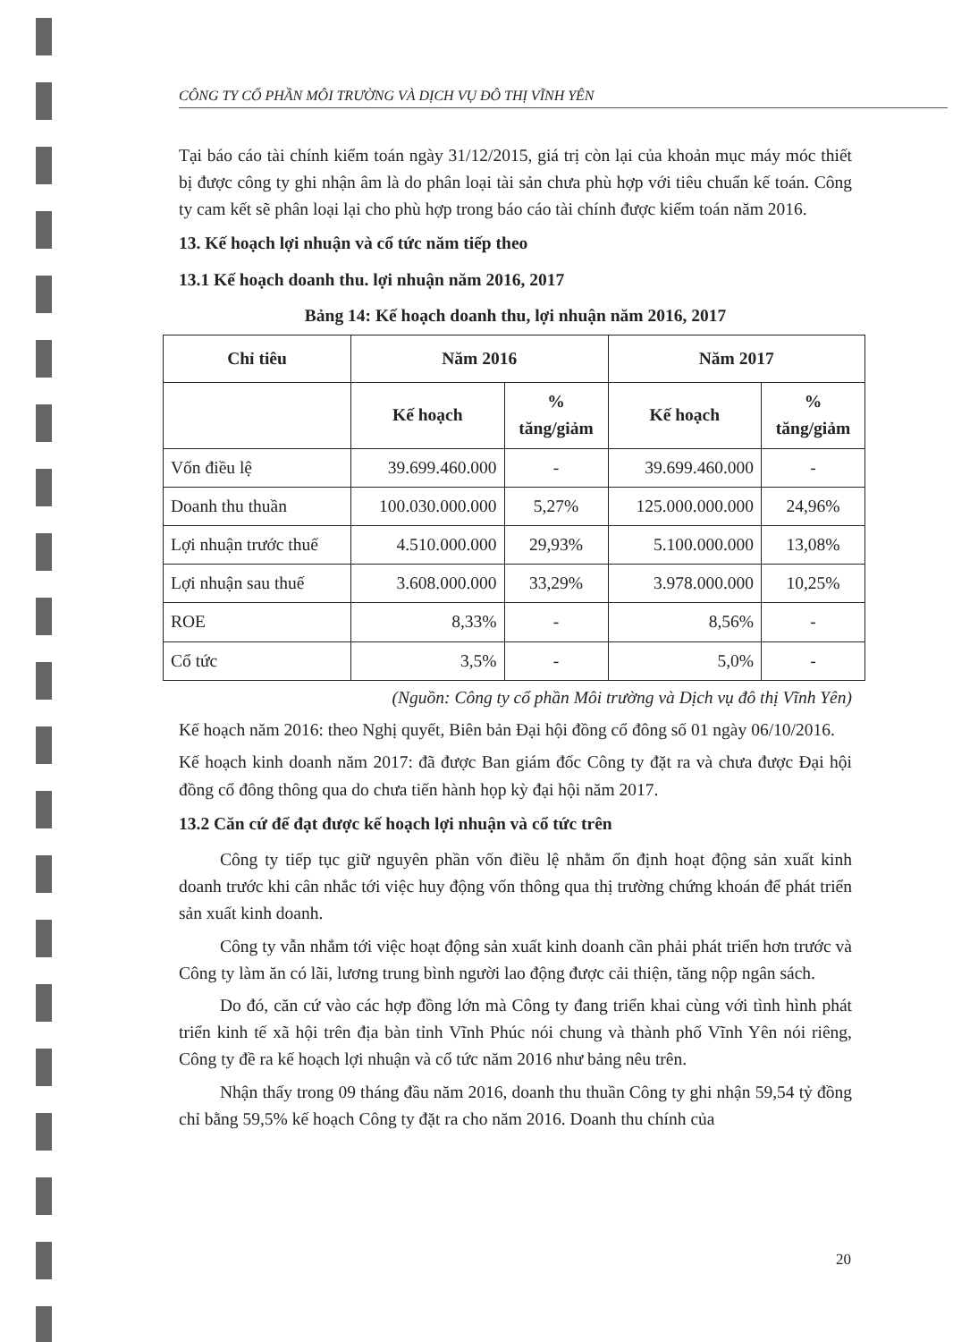CÔNG TY CỔ PHẦN MÔI TRƯỜNG VÀ DỊCH VỤ ĐÔ THỊ VĨNH YÊN
Tại báo cáo tài chính kiểm toán ngày 31/12/2015, giá trị còn lại của khoản mục máy móc thiết bị được công ty ghi nhận âm là do phân loại tài sản chưa phù hợp với tiêu chuẩn kế toán. Công ty cam kết sẽ phân loại lại cho phù hợp trong báo cáo tài chính được kiểm toán năm 2016.
13. Kế hoạch lợi nhuận và cổ tức năm tiếp theo
13.1 Kế hoạch doanh thu. lợi nhuận năm 2016, 2017
Bảng 14: Kế hoạch doanh thu, lợi nhuận năm 2016, 2017
| Chỉ tiêu | Năm 2016 | | Năm 2017 | |
| --- | --- | --- | --- | --- |
| | Kế hoạch | % tăng/giảm | Kế hoạch | % tăng/giảm |
| Vốn điều lệ | 39.699.460.000 | - | 39.699.460.000 | - |
| Doanh thu thuần | 100.030.000.000 | 5,27% | 125.000.000.000 | 24,96% |
| Lợi nhuận trước thuế | 4.510.000.000 | 29,93% | 5.100.000.000 | 13,08% |
| Lợi nhuận sau thuế | 3.608.000.000 | 33,29% | 3.978.000.000 | 10,25% |
| ROE | 8,33% | - | 8,56% | - |
| Cổ tức | 3,5% | - | 5,0% | - |
(Nguồn: Công ty cổ phần Môi trường và Dịch vụ đô thị Vĩnh Yên)
Kế hoạch năm 2016: theo Nghị quyết, Biên bản Đại hội đồng cổ đông số 01 ngày 06/10/2016.
Kế hoạch kinh doanh năm 2017: đã được Ban giám đốc Công ty đặt ra và chưa được Đại hội đồng cổ đông thông qua do chưa tiến hành họp kỳ đại hội năm 2017.
13.2 Căn cứ để đạt được kế hoạch lợi nhuận và cổ tức trên
Công ty tiếp tục giữ nguyên phần vốn điều lệ nhằm ổn định hoạt động sản xuất kinh doanh trước khi cân nhắc tới việc huy động vốn thông qua thị trường chứng khoán để phát triển sản xuất kinh doanh.
Công ty vẫn nhắm tới việc hoạt động sản xuất kinh doanh cần phải phát triển hơn trước và Công ty làm ăn có lãi, lương trung bình người lao động được cải thiện, tăng nộp ngân sách.
Do đó, căn cứ vào các hợp đồng lớn mà Công ty đang triển khai cùng với tình hình phát triển kinh tế xã hội trên địa bàn tỉnh Vĩnh Phúc nói chung và thành phố Vĩnh Yên nói riêng, Công ty đề ra kế hoạch lợi nhuận và cổ tức năm 2016 như bảng nêu trên.
Nhận thấy trong 09 tháng đầu năm 2016, doanh thu thuần Công ty ghi nhận 59,54 tỷ đồng chỉ bằng 59,5% kế hoạch Công ty đặt ra cho năm 2016. Doanh thu chính của
20